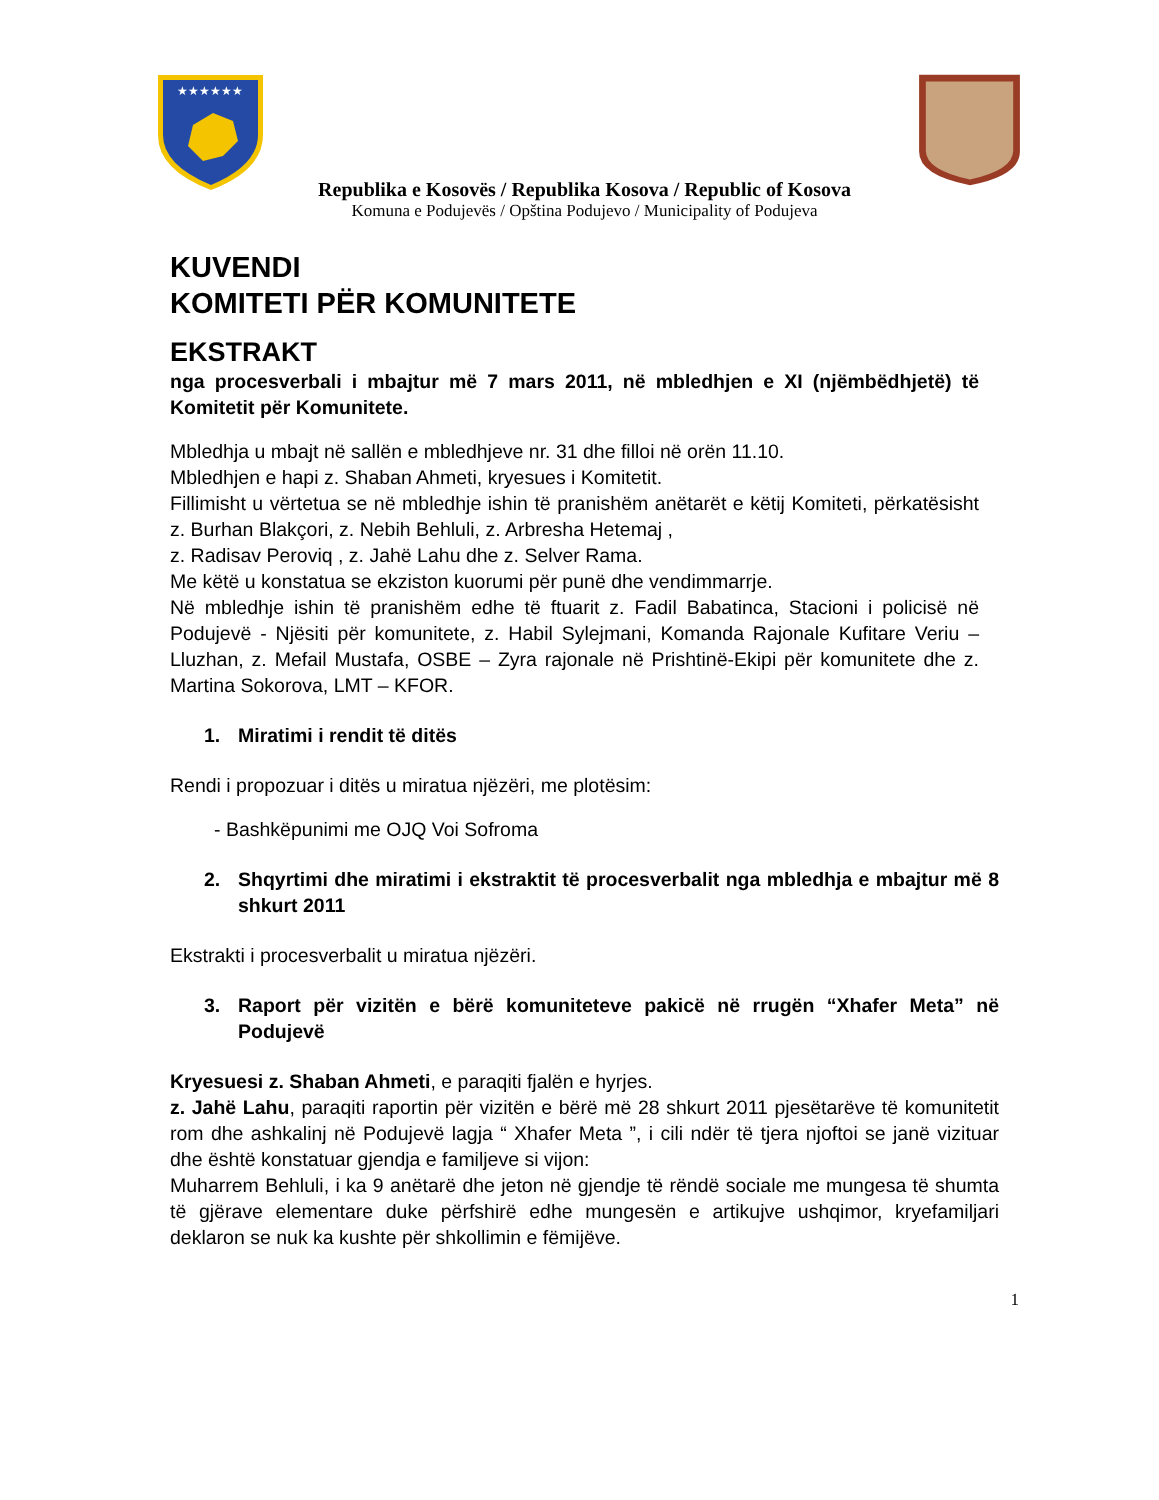★★★★★★
Republika e Kosovës / Republika Kosova / Republic of Kosova
Komuna e Podujevës / Opština Podujevo / Municipality of Podujeva
KUVENDI
KOMITETI PËR KOMUNITETE
EKSTRAKT
nga procesverbali i mbajtur më 7 mars 2011, në mbledhjen e XI (njëmbëdhjetë) të Komitetit për Komunitete.
Mbledhja u mbajt në sallën e mbledhjeve nr. 31 dhe filloi në orën 11.10.
Mbledhjen e hapi z. Shaban Ahmeti, kryesues i Komitetit.
Fillimisht u vërtetua se në mbledhje ishin të pranishëm anëtarët e këtij Komiteti, përkatësisht z. Burhan Blakçori, z. Nebih Behluli, z. Arbresha Hetemaj ,
z. Radisav Peroviq , z. Jahë Lahu dhe z. Selver Rama.
Me këtë u konstatua se ekziston kuorumi për punë dhe vendimmarrje.
Në mbledhje ishin të pranishëm edhe të ftuarit z. Fadil Babatinca, Stacioni i policisë në Podujevë - Njësiti për komunitete, z. Habil Sylejmani, Komanda Rajonale Kufitare Veriu – Lluzhan, z. Mefail Mustafa, OSBE – Zyra rajonale në Prishtinë-Ekipi për komunitete dhe z. Martina Sokorova, LMT – KFOR.
1. Miratimi i rendit të ditës
Rendi i propozuar i ditës u miratua njëzëri, me plotësim:
- Bashkëpunimi me OJQ Voi Sofroma
2. Shqyrtimi dhe miratimi i ekstraktit të procesverbalit nga mbledhja e mbajtur më 8 shkurt 2011
Ekstrakti i procesverbalit u miratua njëzëri.
3. Raport për vizitën e bërë komuniteteve pakicë në rrugën “Xhafer Meta” në Podujevë
Kryesuesi z. Shaban Ahmeti, e paraqiti fjalën e hyrjes.
z. Jahë Lahu, paraqiti raportin për vizitën e bërë më 28 shkurt 2011 pjesëtarëve të komunitetit rom dhe ashkalinj në Podujevë lagja “ Xhafer Meta ”, i cili ndër të tjera njoftoi se janë vizituar dhe është konstatuar gjendja e familjeve si vijon:
Muharrem Behluli, i ka 9 anëtarë dhe jeton në gjendje të rëndë sociale me mungesa të shumta të gjërave elementare duke përfshirë edhe mungesën e artikujve ushqimor, kryefamiljari deklaron se nuk ka kushte për shkollimin e fëmijëve.
1